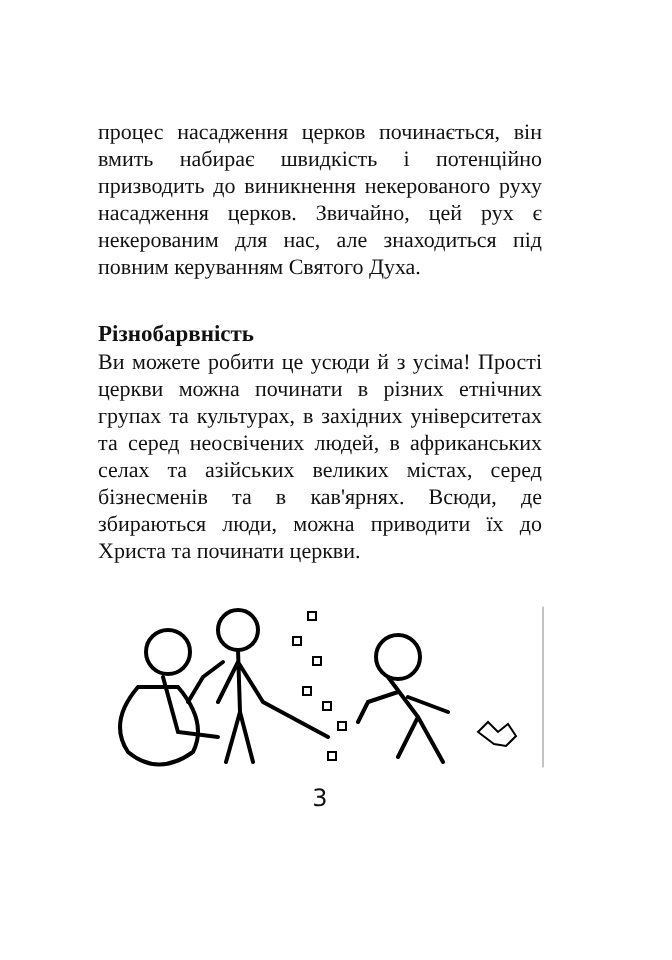процес насадження церков починається, він вмить набирає швидкість і потенційно призводить до виникнення некерованого руху насадження церков. Звичайно, цей рух є некерованим для нас, але знаходиться під повним керуванням Святого Духа.
Різнобарвність
Ви можете робити це усюди й з усіма! Прості церкви можна починати в різних етнічних групах та культурах, в західних університетах та серед неосвічених людей, в африканських селах та азійських великих містах, серед бізнесменів та в кав'ярнях. Всюди, де збираються люди, можна приводити їх до Христа та починати церкви.
3